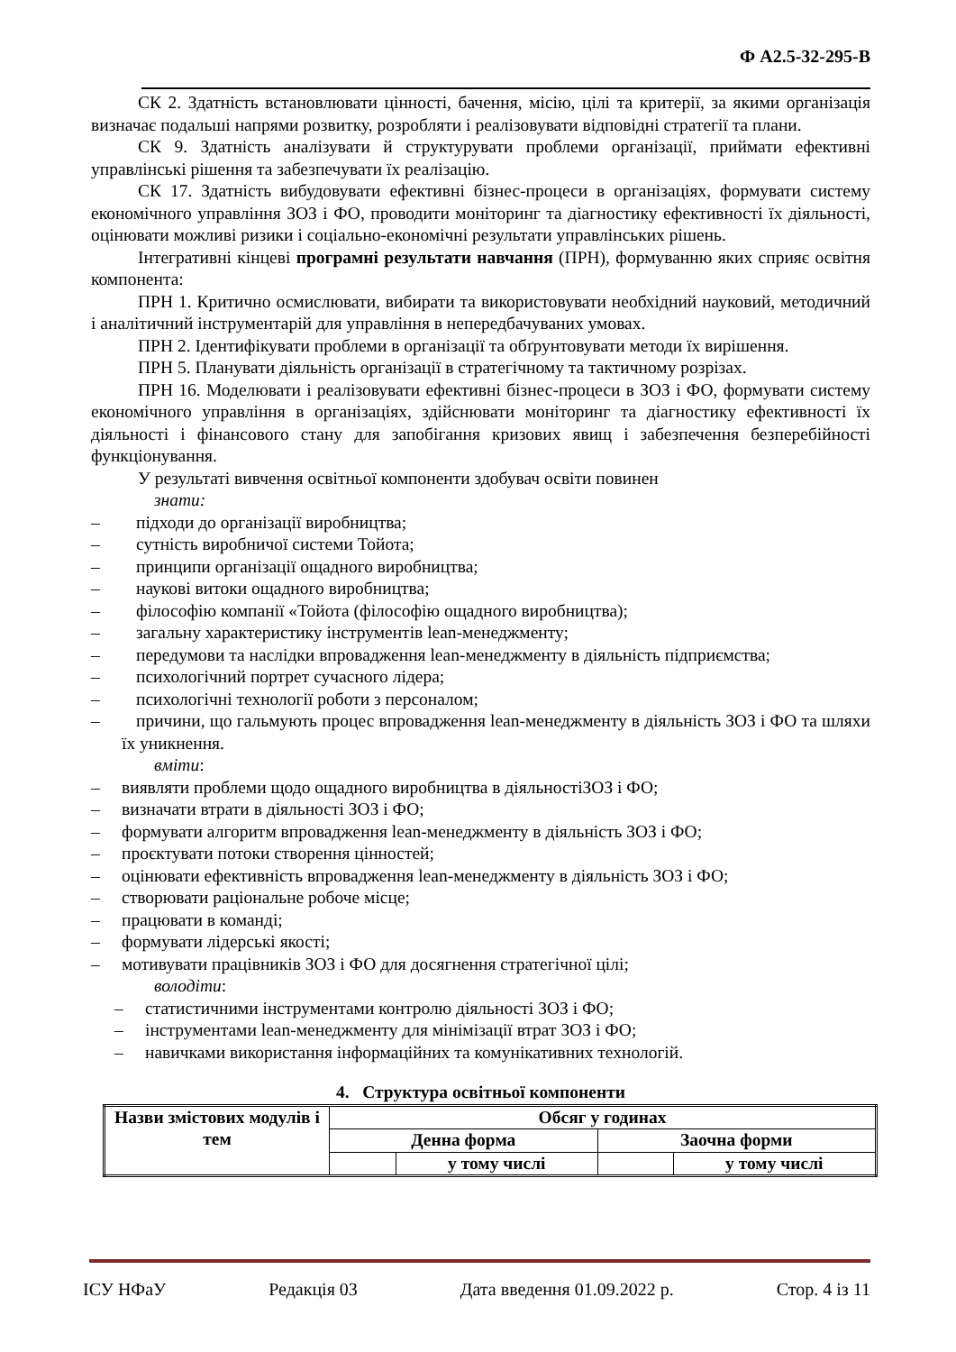Ф А2.5-32-295-В
СК 2. Здатність встановлювати цінності, бачення, місію, цілі та критерії, за якими організація визначає подальші напрями розвитку, розробляти і реалізовувати відповідні стратегії та плани.
СК 9. Здатність аналізувати й структурувати проблеми організації, приймати ефективні управлінські рішення та забезпечувати їх реалізацію.
СК 17. Здатність вибудовувати ефективні бізнес-процеси в організаціях, формувати систему економічного управління ЗОЗ і ФО, проводити моніторинг та діагностику ефективності їх діяльності, оцінювати можливі ризики і соціально-економічні результати управлінських рішень.
Інтегративні кінцеві програмні результати навчання (ПРН), формуванню яких сприяє освітня компонента:
ПРН 1. Критично осмислювати, вибирати та використовувати необхідний науковий, методичний і аналітичний інструментарій для управління в непередбачуваних умовах.
ПРН 2. Ідентифікувати проблеми в організації та обґрунтовувати методи їх вирішення.
ПРН 5. Планувати діяльність організації в стратегічному та тактичному розрізах.
ПРН 16. Моделювати і реалізовувати ефективні бізнес-процеси в ЗОЗ і ФО, формувати систему економічного управління в організаціях, здійснювати моніторинг та діагностику ефективності їх діяльності і фінансового стану для запобігання кризових явищ і забезпечення безперебійності функціонування.
У результаті вивчення освітньої компоненти здобувач освіти повинен
знати:
– підходи до організації виробництва;
– сутність виробничої системи Тойота;
– принципи організації ощадного виробництва;
– наукові витоки ощадного виробництва;
– філософію компанії «Тойота (філософію ощадного виробництва);
– загальну характеристику інструментів lean-менеджменту;
– передумови та наслідки впровадження lean-менеджменту в діяльність підприємства;
– психологічний портрет сучасного лідера;
– психологічні технології роботи з персоналом;
– причини, що гальмують процес впровадження lean-менеджменту в діяльність ЗОЗ і ФО та шляхи їх уникнення.
вміти:
– виявляти проблеми щодо ощадного виробництва в діяльностіЗОЗ і ФО;
– визначати втрати в діяльності ЗОЗ і ФО;
– формувати алгоритм впровадження lean-менеджменту в діяльність ЗОЗ і ФО;
– проєктувати потоки створення цінностей;
– оцінювати ефективність впровадження lean-менеджменту в діяльність ЗОЗ і ФО;
– створювати раціональне робоче місце;
– працювати в команді;
– формувати лідерські якості;
– мотивувати працівників ЗОЗ і ФО для досягнення стратегічної цілі;
володіти:
– статистичними інструментами контролю діяльності ЗОЗ і ФО;
– інструментами lean-менеджменту для мінімізації втрат ЗОЗ і ФО;
– навичками використання інформаційних та комунікативних технологій.
4. Структура освітньої компоненти
| Назви змістових модулів і тем | Обсяг у годинах | | | |
| | Денна форма | | Заочна форми | |
| | | у тому числі | | у тому числі |
ІСУ НФаУ Редакція 03 Дата введення 01.09.2022 р. Стор. 4 із 11